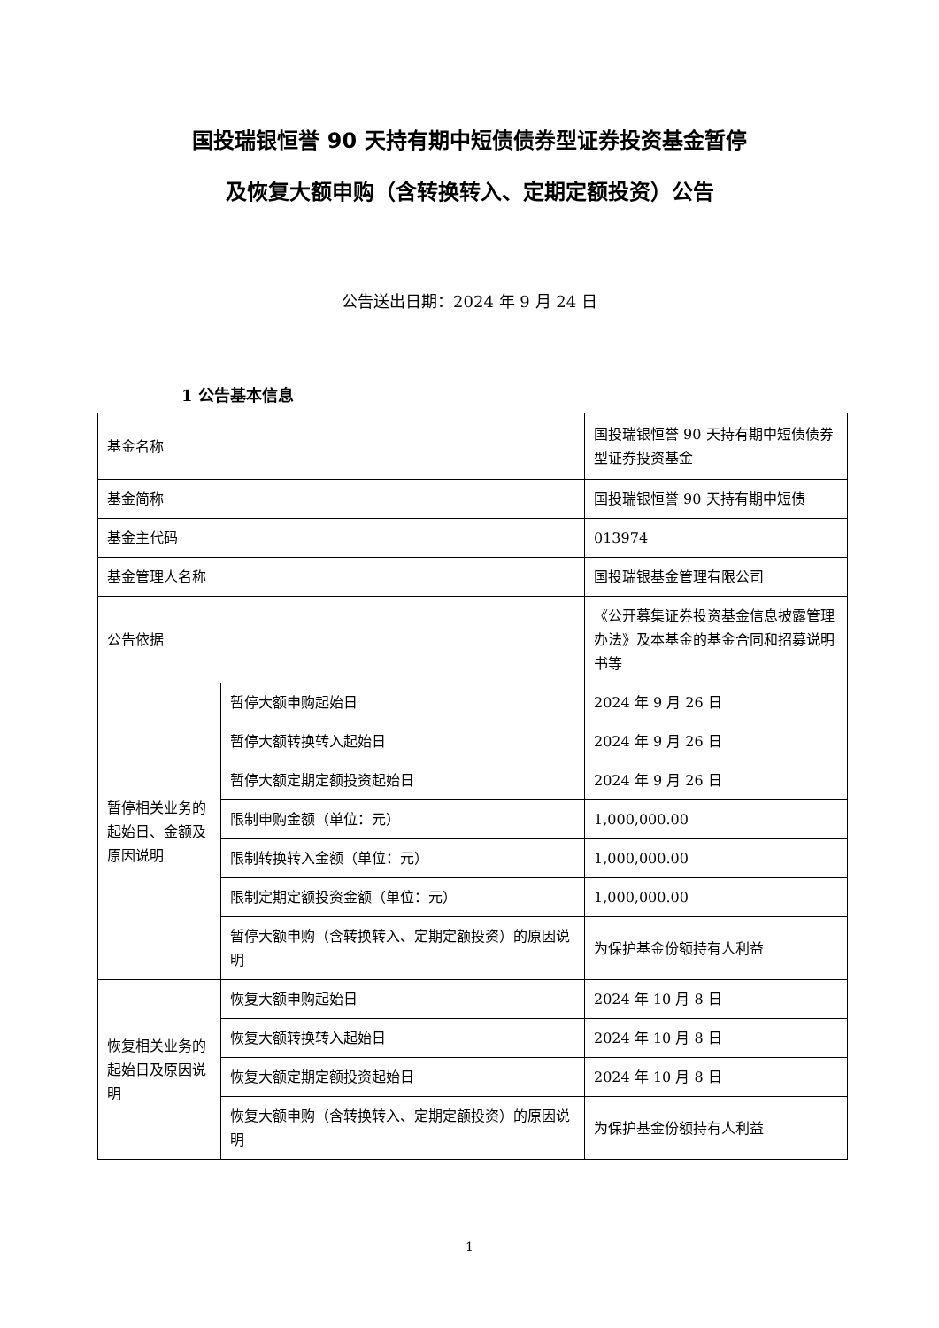国投瑞银恒誉 90 天持有期中短债债券型证券投资基金暂停
及恢复大额申购（含转换转入、定期定额投资）公告
公告送出日期：2024 年 9 月 24 日
1 公告基本信息
| 基金名称 | | 国投瑞银恒誉 90 天持有期中短债债券型证券投资基金 |
| 基金简称 | | 国投瑞银恒誉 90 天持有期中短债 |
| 基金主代码 | | 013974 |
| 基金管理人名称 | | 国投瑞银基金管理有限公司 |
| 公告依据 | | 《公开募集证券投资基金信息披露管理办法》及本基金的基金合同和招募说明书等 |
| 暂停相关业务的起始日、金额及原因说明 | 暂停大额申购起始日 | 2024 年 9 月 26 日 |
| | 暂停大额转换转入起始日 | 2024 年 9 月 26 日 |
| | 暂停大额定期定额投资起始日 | 2024 年 9 月 26 日 |
| | 限制申购金额（单位：元） | 1,000,000.00 |
| | 限制转换转入金额（单位：元） | 1,000,000.00 |
| | 限制定期定额投资金额（单位：元） | 1,000,000.00 |
| | 暂停大额申购（含转换转入、定期定额投资）的原因说明 | 为保护基金份额持有人利益 |
| 恢复相关业务的起始日及原因说明 | 恢复大额申购起始日 | 2024 年 10 月 8 日 |
| | 恢复大额转换转入起始日 | 2024 年 10 月 8 日 |
| | 恢复大额定期定额投资起始日 | 2024 年 10 月 8 日 |
| | 恢复大额申购（含转换转入、定期定额投资）的原因说明 | 为保护基金份额持有人利益 |
1